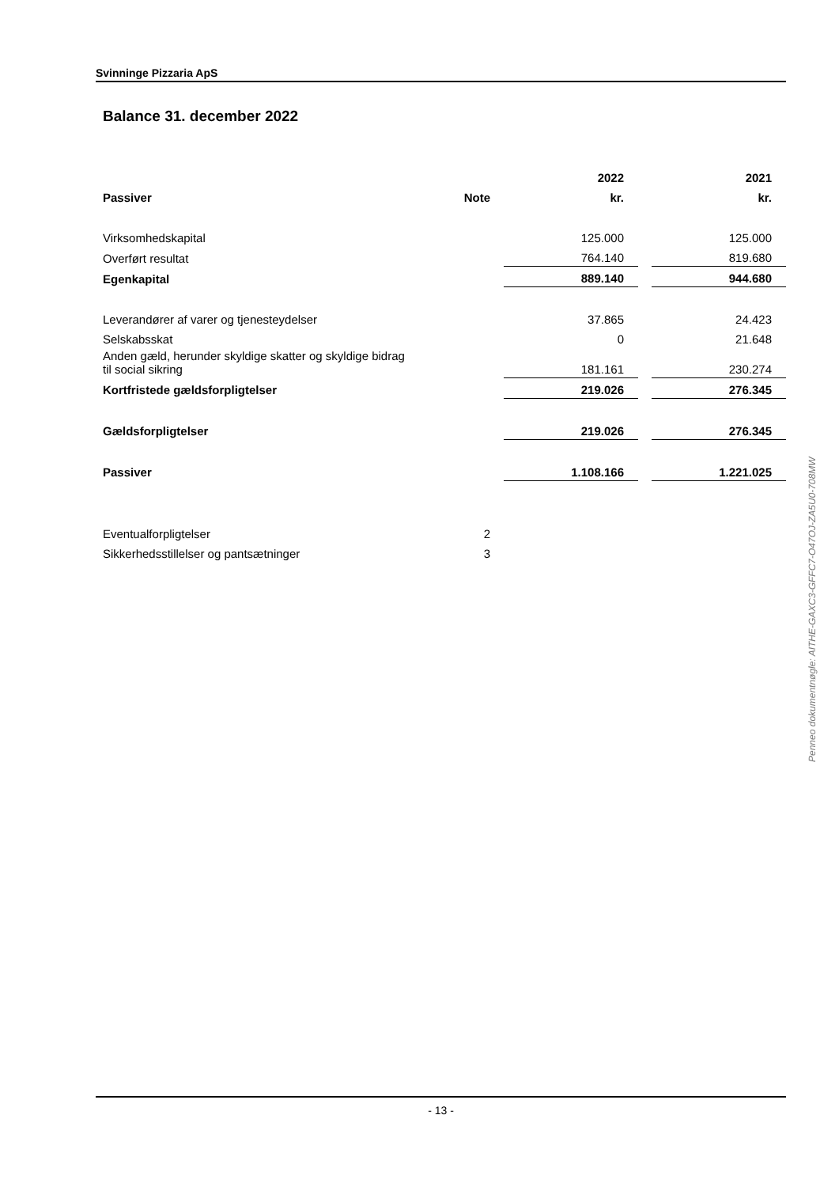Svinninge Pizzaria ApS
Balance 31. december 2022
| | | | | 2022 | | 2021 |
| Passiver | | Note | | kr. | | kr. |
| Virksomhedskapital | | | | 125.000 | | 125.000 |
| Overført resultat | | | | 764.140 | | 819.680 |
| Egenkapital | | | | 889.140 | | 944.680 |
| Leverandører af varer og tjenesteydelser | | | | 37.865 | | 24.423 |
| Selskabsskat | | | | 0 | | 21.648 |
| Anden gæld, herunder skyldige skatter og skyldige bidrag til social sikring | | | | 181.161 | | 230.274 |
| Kortfristede gældsforpligtelser | | | | 219.026 | | 276.345 |
| Gældsforpligtelser | | | | 219.026 | | 276.345 |
| Passiver | | | | 1.108.166 | | 1.221.025 |
| Eventualforpligtelser | | 2 | | | | |
| Sikkerhedsstillelser og pantsætninger | | 3 | | | | |
Penneo dokumentnøgle: AITHE-GAXC3-GFFC7-O47OJ-ZA5U0-708MW
- 13 -